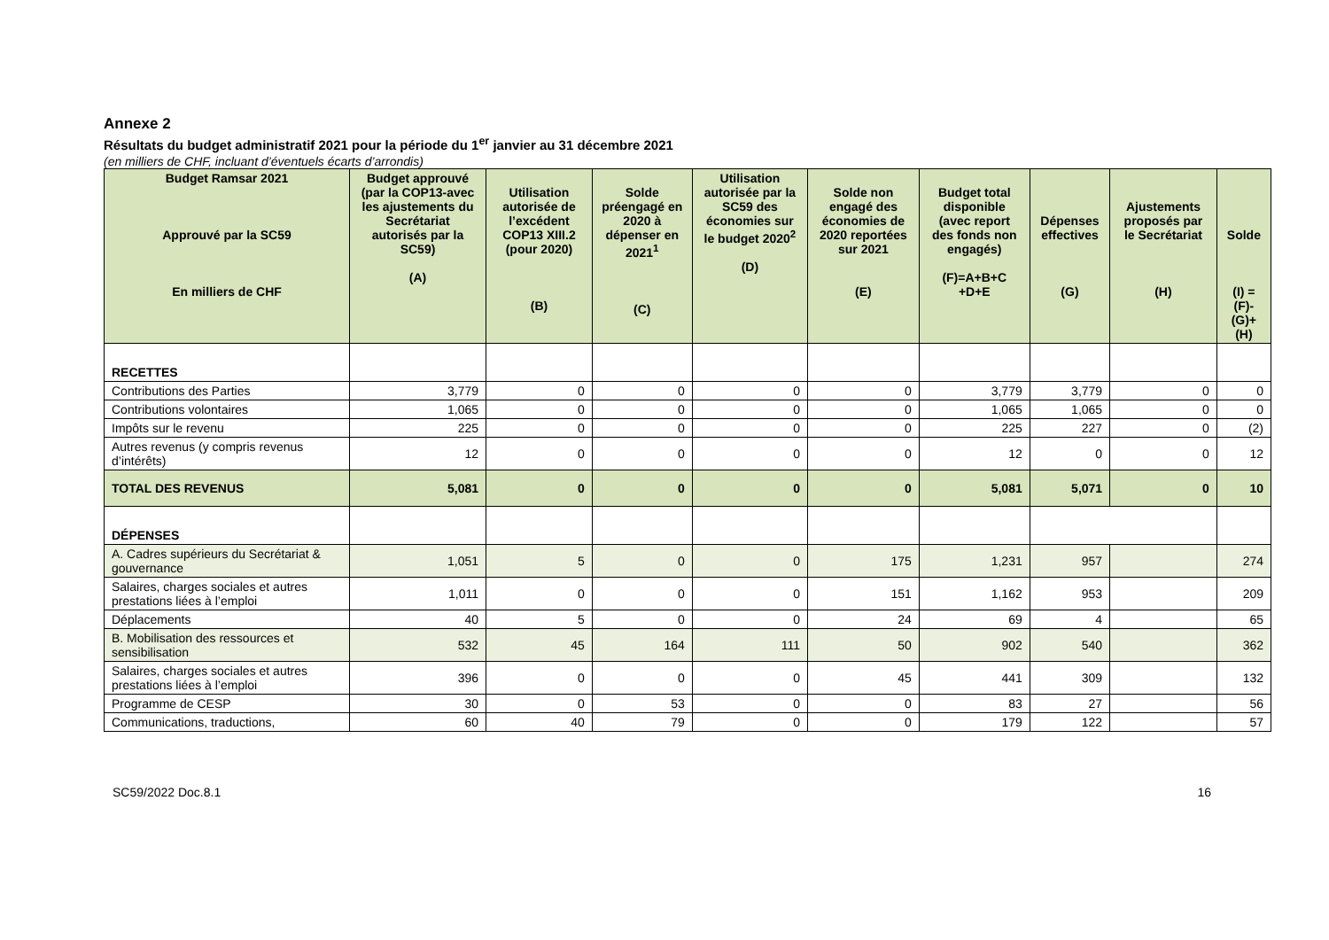Annexe 2
Résultats du budget administratif 2021 pour la période du 1<sup>er</sup> janvier au 31 décembre 2021
(en milliers de CHF, incluant d’éventuels écarts d’arrondis)
| Budget Ramsar 2021 Approuvé par la SC59 En milliers de CHF | Budget approuvé (par la COP13-avec les ajustements du Secrétariat autorisés par la SC59) (A) | Utilisation autorisée de l’excédent COP13 XIII.2 (pour 2020) (B) | Solde préengagé en 2020 à dépenser en 2021<sup>1</sup> (C) | Utilisation autorisée par la SC59 des économies sur le budget 2020<sup>2</sup> (D) | Solde non engagé des économies de 2020 reportées sur 2021 (E) | Budget total disponible (avec report des fonds non engagés) (F)=A+B+C +D+E | Dépenses effectives (G) | Ajustements proposés par le Secrétariat (H) | Solde (I) =(F)-(G)+(H) |
| --- | --- | --- | --- | --- | --- | --- | --- | --- | --- |
| RECETTES | | | | | | | | | |
| Contributions des Parties | 3,779 | 0 | 0 | 0 | 0 | 3,779 | 3,779 | 0 | 0 |
| Contributions volontaires | 1,065 | 0 | 0 | 0 | 0 | 1,065 | 1,065 | 0 | 0 |
| Impôts sur le revenu | 225 | 0 | 0 | 0 | 0 | 225 | 227 | 0 | (2) |
| Autres revenus (y compris revenus d’intérêts) | 12 | 0 | 0 | 0 | 0 | 12 | 0 | 0 | 12 |
| TOTAL DES REVENUS | 5,081 | 0 | 0 | 0 | 0 | 5,081 | 5,071 | 0 | 10 |
| DÉPENSES | | | | | | | | | |
| A. Cadres supérieurs du Secrétariat & gouvernance | 1,051 | 5 | 0 | 0 | 175 | 1,231 | 957 | | 274 |
| Salaires, charges sociales et autres prestations liées à l’emploi | 1,011 | 0 | 0 | 0 | 151 | 1,162 | 953 | | 209 |
| Déplacements | 40 | 5 | 0 | 0 | 24 | 69 | 4 | | 65 |
| B. Mobilisation des ressources et sensibilisation | 532 | 45 | 164 | 111 | 50 | 902 | 540 | | 362 |
| Salaires, charges sociales et autres prestations liées à l’emploi | 396 | 0 | 0 | 0 | 45 | 441 | 309 | | 132 |
| Programme de CESP | 30 | 0 | 53 | 0 | 0 | 83 | 27 | | 56 |
| Communications, traductions, | 60 | 40 | 79 | 0 | 0 | 179 | 122 | | 57 |
SC59/2022 Doc.8.1 16